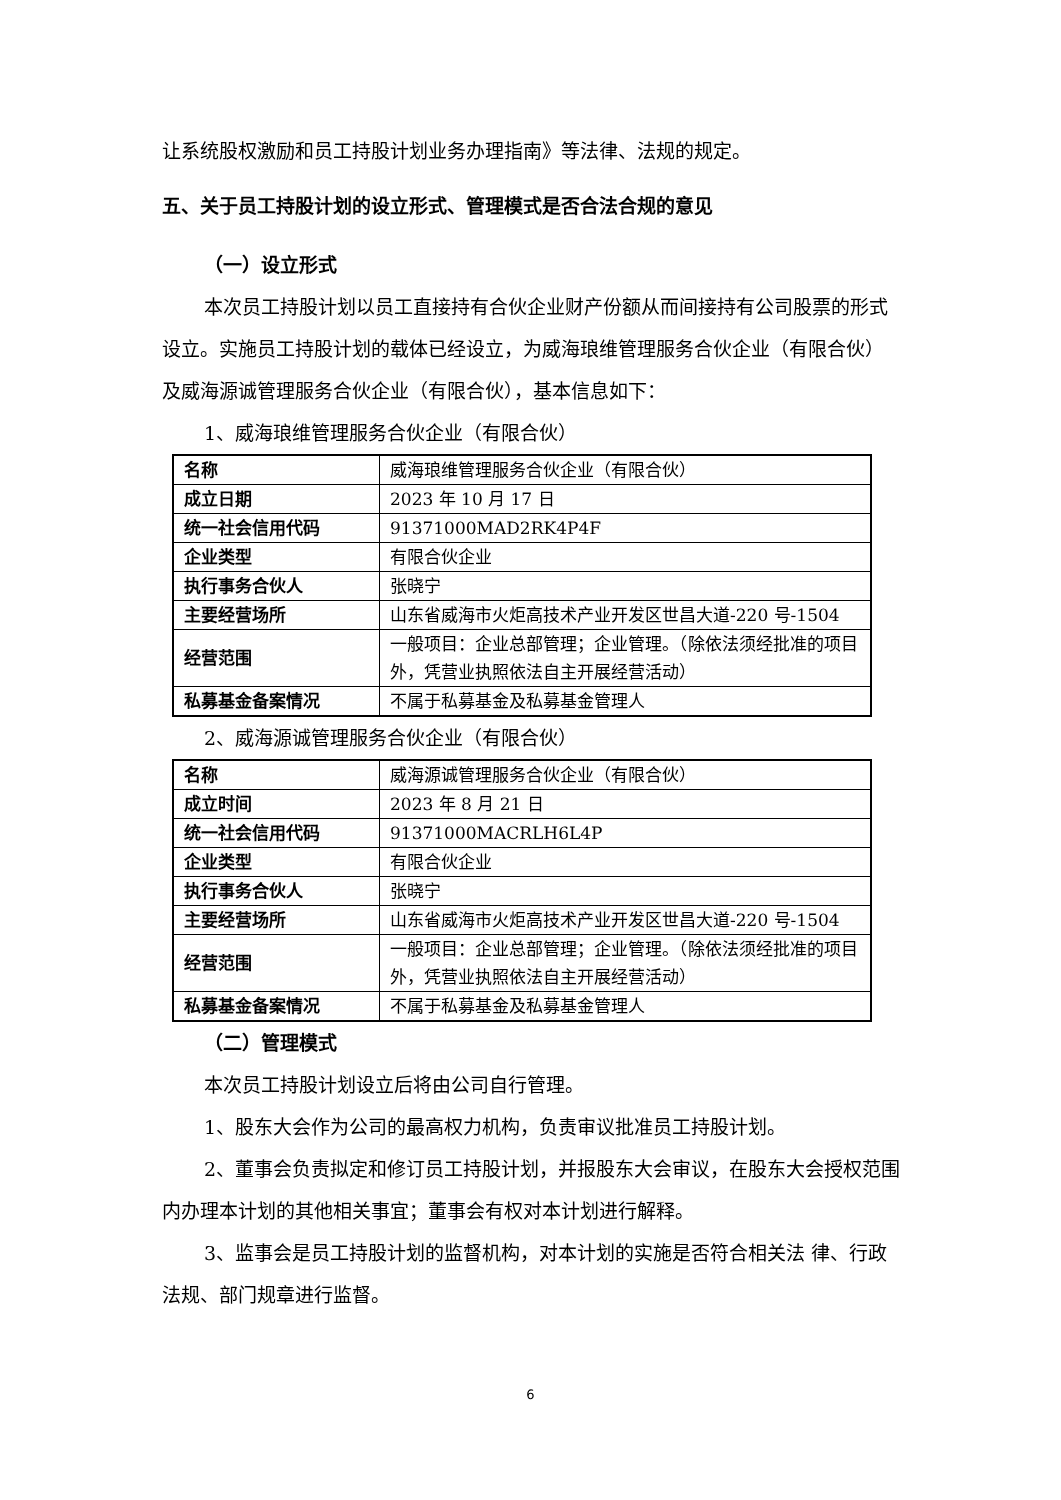让系统股权激励和员工持股计划业务办理指南》等法律、法规的规定。
五、关于员工持股计划的设立形式、管理模式是否合法合规的意见
（一）设立形式
本次员工持股计划以员工直接持有合伙企业财产份额从而间接持有公司股票的形式设立。实施员工持股计划的载体已经设立，为威海琅维管理服务合伙企业（有限合伙）及威海源诚管理服务合伙企业（有限合伙），基本信息如下：
1、威海琅维管理服务合伙企业（有限合伙）
| 名称 | 威海琅维管理服务合伙企业（有限合伙） |
| 成立日期 | 2023 年 10 月 17 日 |
| 统一社会信用代码 | 91371000MAD2RK4P4F |
| 企业类型 | 有限合伙企业 |
| 执行事务合伙人 | 张晓宁 |
| 主要经营场所 | 山东省威海市火炬高技术产业开发区世昌大道-220 号-1504 |
| 经营范围 | 一般项目：企业总部管理；企业管理。（除依法须经批准的项目外，凭营业执照依法自主开展经营活动） |
| 私募基金备案情况 | 不属于私募基金及私募基金管理人 |
2、威海源诚管理服务合伙企业（有限合伙）
| 名称 | 威海源诚管理服务合伙企业（有限合伙） |
| 成立时间 | 2023 年 8 月 21 日 |
| 统一社会信用代码 | 91371000MACRLH6L4P |
| 企业类型 | 有限合伙企业 |
| 执行事务合伙人 | 张晓宁 |
| 主要经营场所 | 山东省威海市火炬高技术产业开发区世昌大道-220 号-1504 |
| 经营范围 | 一般项目：企业总部管理；企业管理。（除依法须经批准的项目外，凭营业执照依法自主开展经营活动） |
| 私募基金备案情况 | 不属于私募基金及私募基金管理人 |
（二）管理模式
本次员工持股计划设立后将由公司自行管理。
1、股东大会作为公司的最高权力机构，负责审议批准员工持股计划。
2、董事会负责拟定和修订员工持股计划，并报股东大会审议，在股东大会授权范围内办理本计划的其他相关事宜；董事会有权对本计划进行解释。
3、监事会是员工持股计划的监督机构，对本计划的实施是否符合相关法 律、行政法规、部门规章进行监督。
6